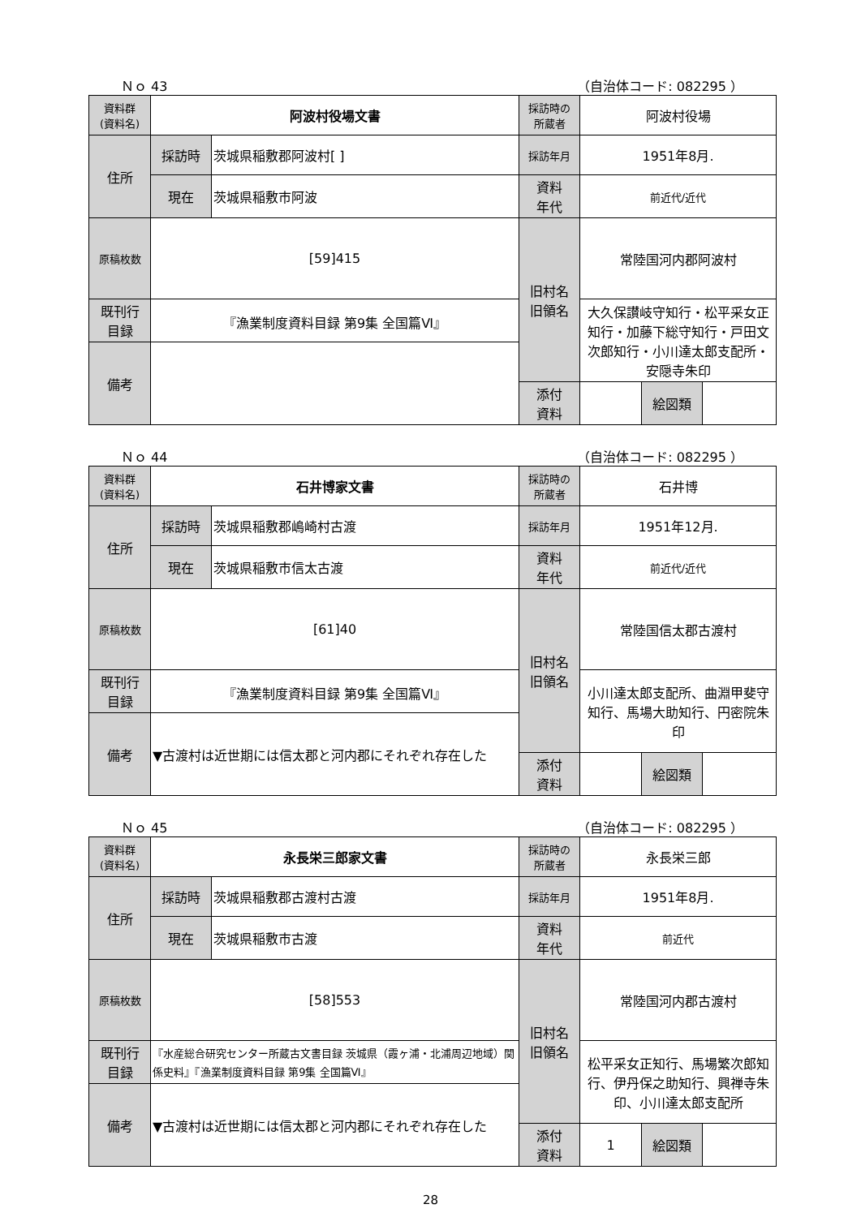Ｎｏ 43 （自治体コード: 082295 ）
| 資料群 (資料名) | 阿波村役場文書 | | 採訪時の 所蔵者 | 阿波村役場 | | |
| 住所 | 採訪時 | 茨城県稲敷郡阿波村[ ] | 採訪年月 | 1951年8月. | | |
| | 現在 | 茨城県稲敷市阿波 | 資料 年代 | 前近代/近代 | | |
| 原稿枚数 | [59]415 | | 旧村名 旧領名 | 常陸国河内郡阿波村 | | |
| 既刊行 目録 | 『漁業制度資料目録 第9集 全国篇Ⅵ』 | | | 大久保讃岐守知行・松平采女正知行・加藤下総守知行・戸田文次郎知行・小川達太郎支配所・安隠寺朱印 | | |
| 備考 | | | | | | |
| | | | 添付 資料 | | 絵図類 | |
Ｎｏ 44 （自治体コード: 082295 ）
| 資料群 (資料名) | 石井博家文書 | | 採訪時の 所蔵者 | 石井博 | | |
| 住所 | 採訪時 | 茨城県稲敷郡嶋崎村古渡 | 採訪年月 | 1951年12月. | | |
| | 現在 | 茨城県稲敷市信太古渡 | 資料 年代 | 前近代/近代 | | |
| 原稿枚数 | [61]40 | | 旧村名 旧領名 | 常陸国信太郡古渡村 | | |
| 既刊行 目録 | 『漁業制度資料目録 第9集 全国篇Ⅵ』 | | | 小川達太郎支配所、曲淵甲斐守知行、馬場大助知行、円密院朱印 | | |
| 備考 | ▼古渡村は近世期には信太郡と河内郡にそれぞれ存在した | | | | | |
| | | | 添付 資料 | | 絵図類 | |
Ｎｏ 45 （自治体コード: 082295 ）
| 資料群 (資料名) | 永長栄三郎家文書 | | 採訪時の 所蔵者 | 永長栄三郎 | | |
| 住所 | 採訪時 | 茨城県稲敷郡古渡村古渡 | 採訪年月 | 1951年8月. | | |
| | 現在 | 茨城県稲敷市古渡 | 資料 年代 | 前近代 | | |
| 原稿枚数 | [58]553 | | 旧村名 旧領名 | 常陸国河内郡古渡村 | | |
| 既刊行 目録 | 『水産総合研究センター所蔵古文書目録 茨城県（霞ヶ浦・北浦周辺地域）関係史料』『漁業制度資料目録 第9集 全国篇Ⅵ』 | | | 松平采女正知行、馬場繁次郎知行、伊丹保之助知行、興禅寺朱印、小川達太郎支配所 | | |
| 備考 | ▼古渡村は近世期には信太郡と河内郡にそれぞれ存在した | | | | | |
| | | | 添付 資料 | 1 | 絵図類 | |
28